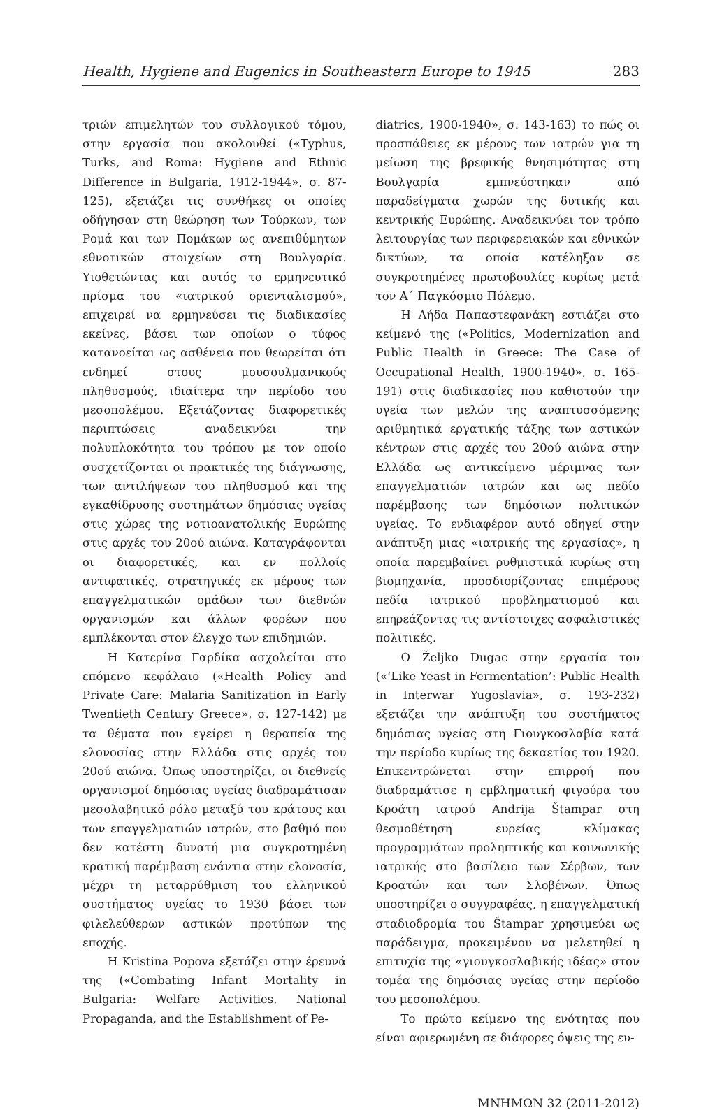Health, Hygiene and Eugenics in Southeastern Europe to 1945 283
τριών επιμελητών του συλλογικού τόμου, στην εργασία που ακολουθεί («Typhus, Turks, and Roma: Hygiene and Ethnic Difference in Bulgaria, 1912-1944», σ. 87-125), εξετάζει τις συνθήκες οι οποίες οδήγησαν στη θεώρηση των Τούρκων, των Ρομά και των Πομάκων ως ανεπιθύμητων εθνοτικών στοιχείων στη Βουλγαρία. Υιοθετώντας και αυτός το ερμηνευτικό πρίσμα του «ιατρικού οριενταλισμού», επιχειρεί να ερμηνεύσει τις διαδικασίες εκείνες, βάσει των οποίων ο τύφος κατανοείται ως ασθένεια που θεωρείται ότι ενδημεί στους μουσουλμανικούς πληθυσμούς, ιδιαίτερα την περίοδο του μεσοπολέμου. Εξετάζοντας διαφορετικές περιπτώσεις αναδεικνύει την πολυπλοκότητα του τρόπου με τον οποίο συσχετίζονται οι πρακτικές της διάγνωσης, των αντιλήψεων του πληθυσμού και της εγκαθίδρυσης συστημάτων δημόσιας υγείας στις χώρες της νοτιοανατολικής Ευρώπης στις αρχές του 20ού αιώνα. Καταγράφονται οι διαφορετικές, και εν πολλοίς αντιφατικές, στρατηγικές εκ μέρους των επαγγελματικών ομάδων των διεθνών οργανισμών και άλλων φορέων που εμπλέκονται στον έλεγχο των επιδημιών.
Η Κατερίνα Γαρδίκα ασχολείται στο επόμενο κεφάλαιο («Health Policy and Private Care: Malaria Sanitization in Early Twentieth Century Greece», σ. 127-142) με τα θέματα που εγείρει η θεραπεία της ελονοσίας στην Ελλάδα στις αρχές του 20ού αιώνα. Όπως υποστηρίζει, οι διεθνείς οργανισμοί δημόσιας υγείας διαδραμάτισαν μεσολαβητικό ρόλο μεταξύ του κράτους και των επαγγελματιών ιατρών, στο βαθμό που δεν κατέστη δυνατή μια συγκροτημένη κρατική παρέμβαση ενάντια στην ελονοσία, μέχρι τη μεταρρύθμιση του ελληνικού συστήματος υγείας το 1930 βάσει των φιλελεύθερων αστικών προτύπων της εποχής.
Η Kristina Popova εξετάζει στην έρευνά της («Combating Infant Mortality in Bulgaria: Welfare Activities, National Propaganda, and the Establishment of Pe-
diatrics, 1900-1940», σ. 143-163) το πώς οι προσπάθειες εκ μέρους των ιατρών για τη μείωση της βρεφικής θνησιμότητας στη Βουλγαρία εμπνεύστηκαν από παραδείγματα χωρών της δυτικής και κεντρικής Ευρώπης. Αναδεικνύει τον τρόπο λειτουργίας των περιφερειακών και εθνικών δικτύων, τα οποία κατέληξαν σε συγκροτημένες πρωτοβουλίες κυρίως μετά τον Α΄ Παγκόσμιο Πόλεμο.
Η Λήδα Παπαστεφανάκη εστιάζει στο κείμενό της («Politics, Modernization and Public Health in Greece: The Case of Occupational Health, 1900-1940», σ. 165-191) στις διαδικασίες που καθιστούν την υγεία των μελών της αναπτυσσόμενης αριθμητικά εργατικής τάξης των αστικών κέντρων στις αρχές του 20ού αιώνα στην Ελλάδα ως αντικείμενο μέριμνας των επαγγελματιών ιατρών και ως πεδίο παρέμβασης των δημόσιων πολιτικών υγείας. Το ενδιαφέρον αυτό οδηγεί στην ανάπτυξη μιας «ιατρικής της εργασίας», η οποία παρεμβαίνει ρυθμιστικά κυρίως στη βιομηχανία, προσδιορίζοντας επιμέρους πεδία ιατρικού προβληματισμού και επηρεάζοντας τις αντίστοιχες ασφαλιστικές πολιτικές.
Ο Željko Dugac στην εργασία του («‘Like Yeast in Fermentation’: Public Health in Interwar Yugoslavia», σ. 193-232) εξετάζει την ανάπτυξη του συστήματος δημόσιας υγείας στη Γιουγκοσλαβία κατά την περίοδο κυρίως της δεκαετίας του 1920. Επικεντρώνεται στην επιρροή που διαδραμάτισε η εμβληματική φιγούρα του Κροάτη ιατρού Andrija Štampar στη θεσμοθέτηση ευρείας κλίμακας προγραμμάτων προληπτικής και κοινωνικής ιατρικής στο βασίλειο των Σέρβων, των Κροατών και των Σλοβένων. Όπως υποστηρίζει ο συγγραφέας, η επαγγελματική σταδιοδρομία του Štampar χρησιμεύει ως παράδειγμα, προκειμένου να μελετηθεί η επιτυχία της «γιουγκοσλαβικής ιδέας» στον τομέα της δημόσιας υγείας στην περίοδο του μεσοπολέμου.
Το πρώτο κείμενο της ενότητας που είναι αφιερωμένη σε διάφορες όψεις της ευ-
ΜΝΗΜΩΝ 32 (2011-2012)